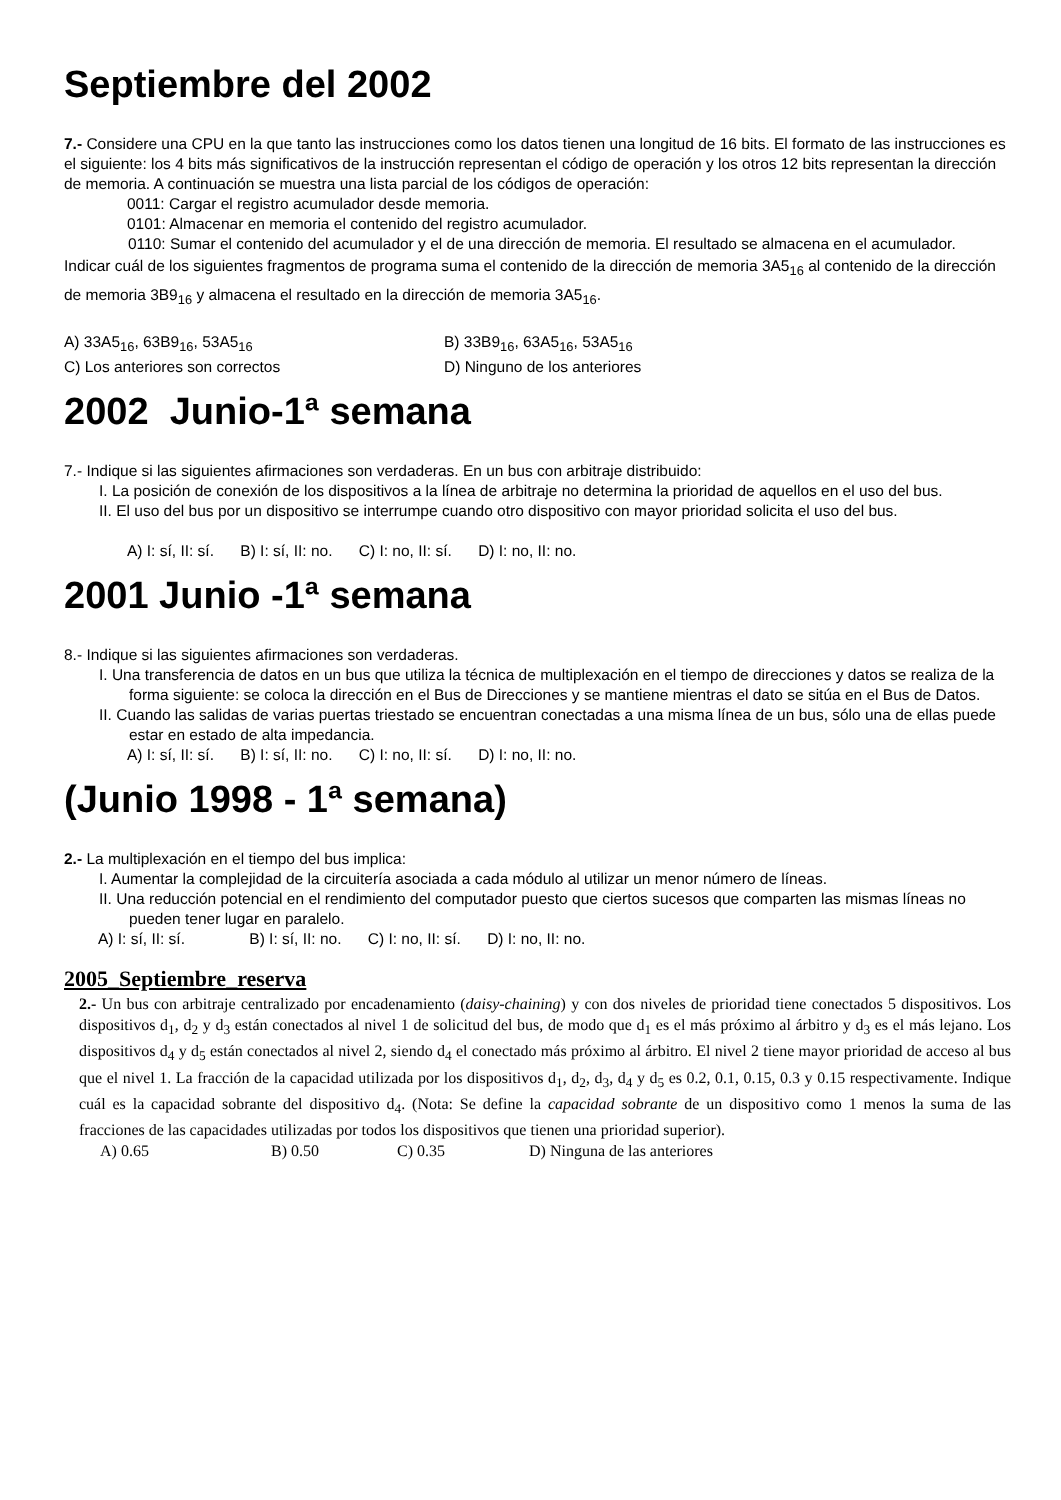Septiembre del 2002
7.- Considere una CPU en la que tanto las instrucciones como los datos tienen una longitud de 16 bits. El formato de las instrucciones es el siguiente: los 4 bits más significativos de la instrucción representan el código de operación y los otros 12 bits representan la dirección de memoria. A continuación se muestra una lista parcial de los códigos de operación:
0011: Cargar el registro acumulador desde memoria.
0101: Almacenar en memoria el contenido del registro acumulador.
0110: Sumar el contenido del acumulador y el de una dirección de memoria. El resultado se almacena en el acumulador.
Indicar cuál de los siguientes fragmentos de programa suma el contenido de la dirección de memoria 3A5<sub>16</sub> al contenido de la dirección de memoria 3B9<sub>16</sub> y almacena el resultado en la dirección de memoria 3A5<sub>16</sub>.
A) 33A5<sub>16</sub>, 63B9<sub>16</sub>, 53A5<sub>16</sub> B) 33B9<sub>16</sub>, 63A5<sub>16</sub>, 53A5<sub>16</sub>
C) Los anteriores son correctos D) Ninguno de los anteriores
2002 Junio-1ª semana
7.- Indique si las siguientes afirmaciones son verdaderas. En un bus con arbitraje distribuido:
I. La posición de conexión de los dispositivos a la línea de arbitraje no determina la prioridad de aquellos en el uso del bus.
II. El uso del bus por un dispositivo se interrumpe cuando otro dispositivo con mayor prioridad solicita el uso del bus.
A) I: sí, II: sí. B) I: sí, II: no. C) I: no, II: sí. D) I: no, II: no.
2001 Junio -1ª semana
8.- Indique si las siguientes afirmaciones son verdaderas.
I. Una transferencia de datos en un bus que utiliza la técnica de multiplexación en el tiempo de direcciones y datos se realiza de la forma siguiente: se coloca la dirección en el Bus de Direcciones y se mantiene mientras el dato se sitúa en el Bus de Datos.
II. Cuando las salidas de varias puertas triestado se encuentran conectadas a una misma línea de un bus, sólo una de ellas puede estar en estado de alta impedancia.
A) I: sí, II: sí. B) I: sí, II: no. C) I: no, II: sí. D) I: no, II: no.
(Junio 1998 - 1ª semana)
2.- La multiplexación en el tiempo del bus implica:
I. Aumentar la complejidad de la circuitería asociada a cada módulo al utilizar un menor número de líneas.
II. Una reducción potencial en el rendimiento del computador puesto que ciertos sucesos que comparten las mismas líneas no pueden tener lugar en paralelo.
A) I: sí, II: sí. B) I: sí, II: no. C) I: no, II: sí. D) I: no, II: no.
2005_Septiembre_reserva
2.- Un bus con arbitraje centralizado por encadenamiento (daisy-chaining) y con dos niveles de prioridad tiene conectados 5 dispositivos. Los dispositivos d<sub>1</sub>, d<sub>2</sub> y d<sub>3</sub> están conectados al nivel 1 de solicitud del bus, de modo que d<sub>1</sub> es el más próximo al árbitro y d<sub>3</sub> es el más lejano. Los dispositivos d<sub>4</sub> y d<sub>5</sub> están conectados al nivel 2, siendo d<sub>4</sub> el conectado más próximo al árbitro. El nivel 2 tiene mayor prioridad de acceso al bus que el nivel 1. La fracción de la capacidad utilizada por los dispositivos d<sub>1</sub>, d<sub>2</sub>, d<sub>3</sub>, d<sub>4</sub> y d<sub>5</sub> es 0.2, 0.1, 0.15, 0.3 y 0.15 respectivamente. Indique cuál es la capacidad sobrante del dispositivo d<sub>4</sub>. (Nota: Se define la capacidad sobrante de un dispositivo como 1 menos la suma de las fracciones de las capacidades utilizadas por todos los dispositivos que tienen una prioridad superior).
A) 0.65 B) 0.50 C) 0.35 D) Ninguna de las anteriores